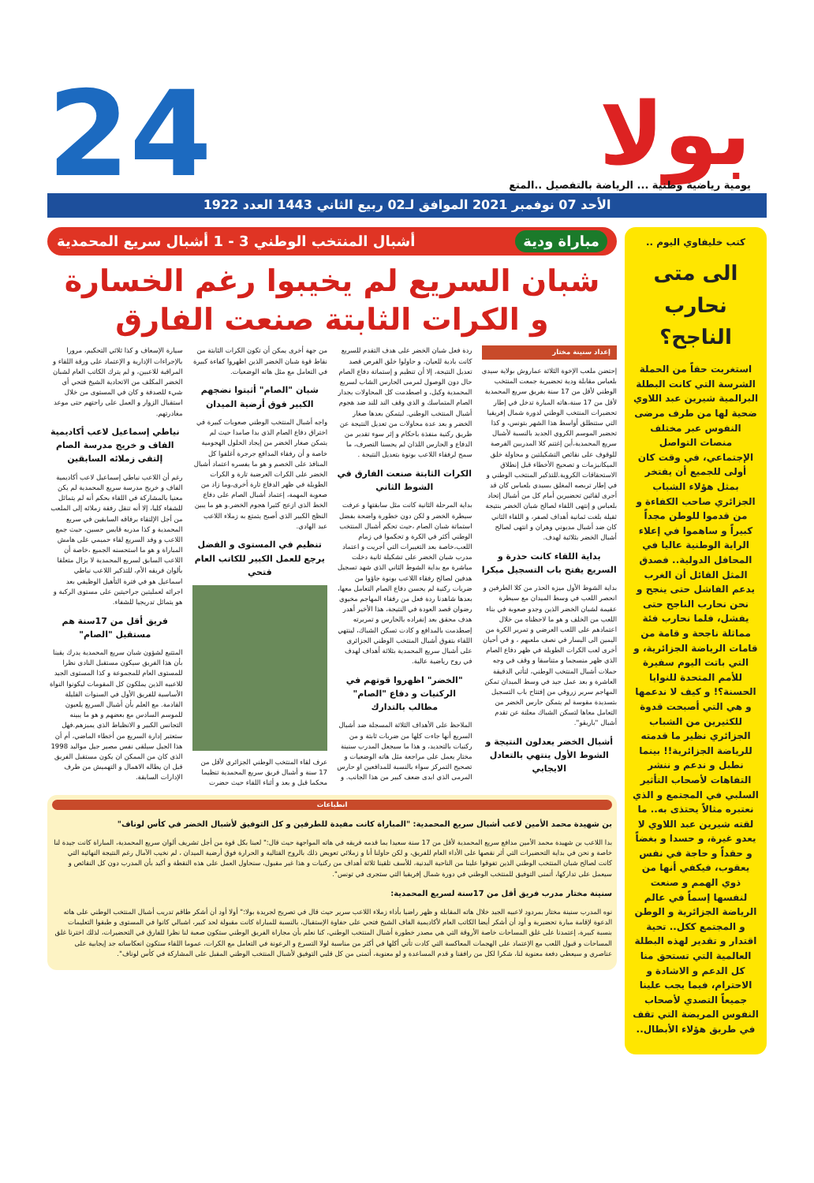بولا
يومية رياضية وطنية ... الرياضة بالتفصيل ..المتع
24
الأحد 07 نوفمبر 2021 الموافق لـ02 ربيع الثاني 1443 العدد 1922
كتب خليفاوي اليوم ..
الى متى نحارب الناجح؟
استغربت حقاً من الحملة الشرسة التي كانت البطلة البرالمية شيرين عبد اللاوي ضحية لها من طرف مرضى النفوس عبر مختلف منصات التواصل الإجتماعي، في وقت كان أولى للجميع أن يفتخر بمثل هؤلاء الشباب الجزائري صاحب الكفاءة و من قدموا للوطن مجداً كبيراً و ساهموا في إعلاء الراية الوطنية عاليا في المحافل الدولية.. فصدق المثل القائل أن الغرب يدعم الفاشل حتى ينجح و نحن نحارب الناجح حتى يفشل، فلما نحارب فئة مماثلة ناجحة و قامة من قامات الرياضة الجزائرية، و التي باتت اليوم سفيرة للأمم المتحدة للنوايا الحسنة؟! و كيف لا ندعمها و هي التي أصبحت قدوة للكثيرين من الشباب الجزائري نظير ما قدمته للرياضة الجزائرية!! بينما نطبل و ندعم و ننشر التفاهات لأصحاب التأثير السلبي في المجتمع و الذي نعتبره مثالاً يحتذى به.. ما لقته شيرين عبد اللاوي لا يعدو غيرة، و حسدا و بغضاً و حقداً و حاجة في نفس يعقوب، فيكفي أنها من ذوي الهمم و صنعت لنفسها إسماً في عالم الرياضة الجزائرية و الوطن و المجتمع ككل.. تحية اقتدار و تقدير لهذه البطلة العالمية التي تستحق منا كل الدعم و الاشادة و الاحترام، فيما يجب علينا جميعاً التصدي لأصحاب النفوس المريضة التي تقف في طريق هؤلاء الأبطال..
مباراة ودية أشبال المنتخب الوطني 3 - 1 أشبال سريع المحمدية
شبان السريع لم يخيبوا رغم الخسارة
و الكرات الثابتة صنعت الفارق
إعداد سنينة مختار
إحتضن ملعب الإخوة الثلاثة عماروش بولاية سيدي بلعباس مقابلة ودية تحضيرية جمعت المنتخب الوطني لأقل من 17 سنة بفريق سريع المحمدية لأقل من 17 سنة،هاته المبارة تدخل في إطار تحضيرات المنتخب الوطني لدورة شمال إفريقيا التي ستنطلق أواسط هذا الشهر بتونس، و كذا تحضير الموسم الكروي الجديد بالنسبة لأشبال سريع المحمدية،أين إغتنم كلا المدربين الفرصة للوقوف على نقائص التشكيلتين و محاولة خلق الميكانيزمات و تصحيح الأخطاء قبل إنطلاق الاستحقاقات الكروية.للتذكير المنتخب الوطني و في إطار تربصه المغلق بسيدي بلعباس كان قد أجرى لقائين تحضيرين أمام كل من أشبال إتحاد بلعباس و إنتهى اللقاء لصالح شبان الخضر بنتيجة ثقيلة بلغت ثمانية أهداف لصفر، و اللقاء الثاني كان ضد أشبال مديوني وهران و انتهى لصالح أشبال الخضر بثلاثية لهدف.
بداية اللقاء كانت حذرة و السريع يفتح باب التسجيل مبكرا
بداية الشوط الأول ميزه الحذر من كلا الطرفين و انحصر اللعب في وسط الميدان مع سيطرة عقيمة لشبان الخضر الذين وجدو صعوبة في بناء اللعب من الخلف و هو ما لاحظناه من خلال اعتمادهم على اللعب العرضي و تمرير الكرة من اليمين الى اليسار في نصف ملعبهم ، و في أحيان أخرى لعب الكرات الطويلة في ظهر دفاع الصام الذي ظهر منسجما و متناسقا و وقف في وجه حملات أشبال المنتخب الوطني، لتأتي الدقيقة العاشرة و بعد عمل جيد في وسط الميدان تمكن المهاجم سرير زروقي من إفتتاح باب التسجيل بتسديدة مقوسة لم يتمكن حارس الخضر من التعامل معاها لتسكن الشباك معلنة عن تقدم أشبال "باريڤو".
أشبال الخضر يعدلون النتيجة و الشوط الأول ينتهي بالتعادل الايجابي
ردة فعل شبان الخضر على هدف التقدم للسريع كانت بادية للعيان، و حاولوا خلق الفرص قصد تعديل النتيجة، إلا أن تنظيم و إستماتة دفاع الصام حال دون الوصول لمرمى الحارس الشاب لسريع المحمدية وكيل، و اصطدمت كل المحاولات بجدار الصام المتماسك و الذي وقف الند للند ضد هجوم أشبال المنتخب الوطني. ليتمكن بعدها صغار الخضر و بعد عدة محاولات من تعديل النتيجة عن طريق ركنية منفذة باحكام و إثر سوء تقدير من الدفاع و الحارس اللذان لم يحسنا التصرف، ما سمح لرفقاء اللاعب بونوة بتعديل النتيجة .
الكرات الثابتة صنعت الفارق في الشوط الثاني
بداية المرحلة الثانية كانت مثل سابقتها و عرفت سيطرة الخضر و لكن دون خطورة واضحة بفضل استماتة شبان الصام ،حيث تحكم أشبال المنتخب الوطني أكثر في الكرة و تحكموا في زمام اللعب،خاصة بعد التغييرات التي أجريت و اعتماد مدرب شبان الخضر على تشكيلة ثانية دخلت مباشرة مع بداية الشوط الثاني الذي شهد تسجيل هدفين لصالح رفقاء اللاعب بونوة جاؤوا من ضربات ركنية لم يحسن دفاع الصام التعامل معها، بعدها شاهدنا ردة فعل من رفقاء المهاجم مخيوي رضوان قصد العودة في النتيجة، هذا الأخير أهدر هدف محقق بعد إنفراده بالحارس و تمريرته إصطدمت بالمدافع و كادت تسكن الشباك، لينتهي اللقاء بتفوق أشبال المنتخب الوطني الجزائري على أشبال سريع المحمدية بثلاثة أهداف لهدف في روح رياضية عالية.
"الخضر" اظهروا قوتهم في الركنيات و دفاع "الصام" مطالب بالتدارك
الملاحظ على الأهداف الثلاثة المسجلة ضد أشبال السريع أنها جاءت كلها من ضربات ثابتة و من ركنيات بالتحديد، و هذا ما سيجعل المدرب سنينة مختار يعمل على مراجعة مثل هاته الوضعيات و تصحيح التمركز سواء بالنسبة للمدافعين او حارس المرمى الذي ابدى ضعف كبير من هذا الجانب. و من جهة أخرى يمكن أن تكون الكرات الثابتة من نقاط قوة شبان الخضر الذين اظهروا كفاءة كبيرة في التعامل مع مثل هاته الوضعيات.
شبان "الصام" أثبتوا نضجهم الكبير فوق أرضية الميدان
واجه أشبال المنتخب الوطني صعوبات كبيرة في اختراق دفاع الصام الذي بدا صامدا حيث لم يتمكن صغار الخضر من إيجاد الحلول الهجومية خاصة و أن رفقاء المدافع جرجرة أغلقوا كل المنافذ على الخصم و هو ما يفسره اعتماد أشبال الخضر على الكرات العرضية تارة و الكرات الطويلة في ظهر الدفاع تارة أخرى،وما زاد من صعوبة المهمة، إعتماد أشبال الصام على دفاع الخط الذي ازعج كثيرا هجوم الخضر.و هو ما يبين النظج الكبير الذي أصبح يتمتع به زملاء اللاعب عبد الهادي.
تنظيم في المستوى و الفضل يرجع للعمل الكبير للكاتب العام فتحي
عرف لقاء المنتخب الوطني الجزائري لأقل من 17 سنة و أشبال فريق سريع المحمدية تنظيما محكما قبل و بعد و أثناء اللقاء حيث حضرت سيارة الإسعاف و كذا ثلاثي التحكيم، مرورا بالإجراءات الإدارية و الإعتماد على ورقة اللقاء و المراقبة للاعبين، و لم يترك الكاتب العام لشبان الخضر المكلف من الاتحادية الشيخ فتحي أي شيء للصدفة و كان في المستوى من خلال استقبال الزوار و العمل على راحتهم حتى موعد مغادرتهم.
نياطي إسماعيل لاعب أكاديمية الفاف و خريج مدرسة الصام إلتقى زملائه السابقين
رغم أن اللاعب نياطي إسماعيل لاعب أكاديمية الفاف و خريج مدرسة سريع المحمدية لم يكن معنيا بالمشاركة في اللقاء بحكم أنه لم يتماثل للشفاء كليا، إلا أنه تنقل رفقة زملائه إلى الملعب من أجل الإلتقاء برفاقه السابقين في سريع المحمدية و كذا مدربه قابس حسين، حيث جمع اللاعب و وفد السريع لقاء حميمي على هامش المباراة و هو ما استحسنه الجميع ،خاصة أن اللاعب السابق لسريع المحمدية لا يزال متعلقا بألوان فريقه الأم، للتذكير اللاعب نياطي اسماعيل هو في فترة التأهيل الوظيفي بعد اجرائه لعمليتين جراحيتين على مستوى الركبة و هو يتماثل تدريجيا للشفاء.
فريق أقل من 17سنة هم مستقبل "الصام"
المتتبع لشؤون شبان سريع المحمدية يدرك يقينا بأن هذا الفريق سيكون مستقبل النادي نظرا للمستوى العام للمجموعة و كذا المستوى الجيد للاعبيه الذين يملكون كل المقومات ليكونوا النواة الأساسية للفريق الأول في السنوات القليلة القادمة. مع العلم بأن أشبال السريع يلعبون للموسم السادس مع بعضهم و هو ما يبينه التجانس الكبير و الانظباط الذي يميزهم.فهل ستعتبر إدارة السريع من أخطاء الماضي، أم أن هذا الجيل سيلقى نفس مصير جيل مواليد 1998 الذي كان من الممكن ان يكون مستقبل الفريق قبل ان يطاله الاهمال و التهميش من طرف الإدارات السابقة.
انطباعات
بن شهيدة محمد الأمين لاعب أشبال سريع المحمدية: "المباراة كانت مفيدة للطرفين و كل التوفيق لأشبال الخضر في كأس لوناف"
بدا اللاعب بن شهيدة محمد الأمين مدافع سريع المحمدية لأقل من 17 سنة سعيدا بما قدمه فريقه في هاته المواجهة حيث قال:" لعبنا بكل قوة من أجل تشريف ألوان سريع المحمدية، المباراة كانت جيدة لنا خاصة و نحن في بداية التحضيرات التي أثر نقصها على الأداء العام للفريق، و لكن حاولنا أنا و زملائي تعويض ذلك بالروح القتالية و الحرارة فوق أرضية الميدان ، لم نخيب الآمال رغم النتيجة النهائية التي كانت لصالح شبان المنتخب الوطني الذين تفوقوا علينا من الناحية البدنية، للأسف تلقينا ثلاثة أهداف من ركنيات و هذا غير مقبول، سنحاول العمل على هذه النقطة و أكيد بأن المدرب دون كل النقائص و سيعمل على تداركها، أتمنى التوفيق للمنتخب الوطني في دورة شمال إفريقيا التي ستجرى في تونس".
سنينة مختار مدرب فريق أقل من 17سنة لسريع المحمدية:
نوه المدرب سنينة مختار بمردود لاعبيه الجيد خلال هاته المقابلة و ظهر راضيا بأداء زملاء اللاعب سرير حيث قال في تصريح لجريدة بولا:" أولا أود أن أشكر طاقم تدريب أشبال المنتخب الوطني على هاته الدعوة لإقامة مبارة تحضيرية و أود أن أشكر أيضا الكاتب العام لأكاديمية الفاف الشيخ فتحي على حفاوة الإستقبال، بالنسبة للمباراة كانت مقبولة لحد كبير، اشبالي كانوا في المستوى و طبقوا التعليمات بنسبة كبيرة، إعتمدنا على غلق المساحات خاصة الأروقة التي هي مصدر خطورة أشبال المنتخب الوطني، كنا نعلم بأن مجاراة الفريق الوطني ستكون صعبة لنا نظرا للفارق في التحضيرات، لذلك اخترنا غلق المساحات و قبول اللعب مع الإعتماد على الهجمات المعاكسة التي كادت تأتي أكلها في أكثر من مناسبة لولا التسرع و الرعونة في التعامل مع الكرات، عموما اللقاء ستكون انعكاساته جد إيجابية على عناصري و سيعطي دفعة معنوية لنا، شكرا لكل من رافقنا و قدم المساعدة و لو معنوية، أتمنى من كل قلبي التوفيق لأشبال المنتخب الوطني المقبل على المشاركة في كأس لوناف".